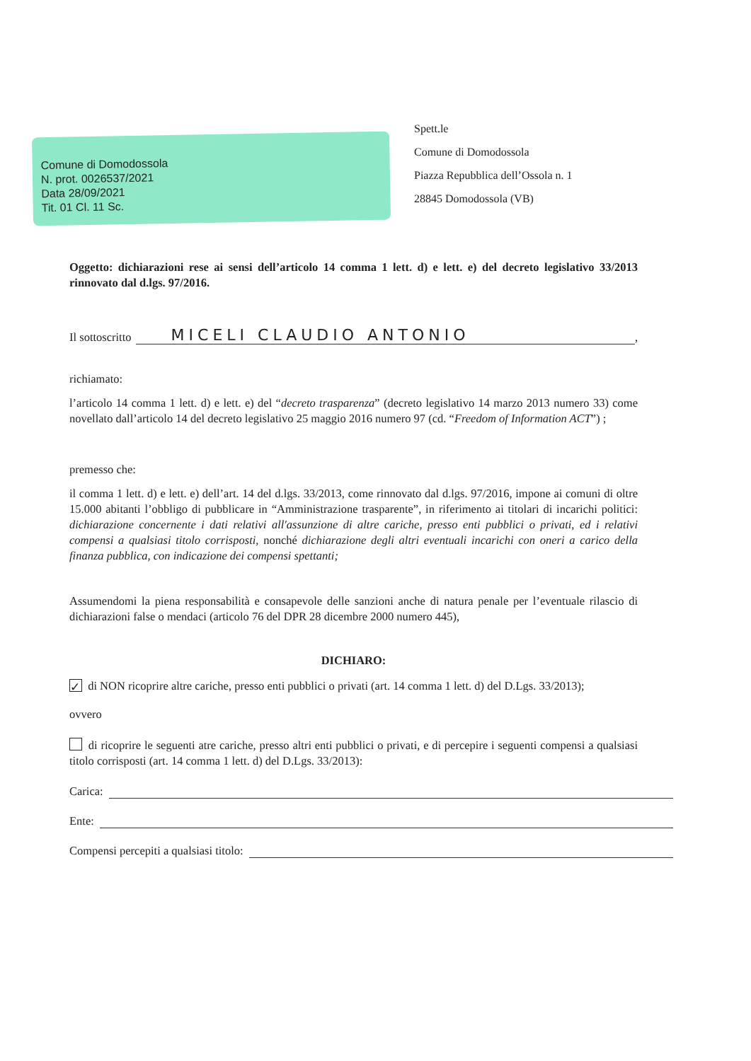Comune di Domodossola
N. prot. 0026537/2021
Data 28/09/2021
Tit. 01 Cl. 11 Sc.
Spett.le
Comune di Domodossola
Piazza Repubblica dell’Ossola n. 1
28845 Domodossola (VB)
Oggetto: dichiarazioni rese ai sensi dell’articolo 14 comma 1 lett. d) e lett. e) del decreto legislativo 33/2013 rinnovato dal d.lgs. 97/2016.
Il sottoscritto MICELI CLAUDIO ANTONIO,
richiamato:
l’articolo 14 comma 1 lett. d) e lett. e) del “decreto trasparenza” (decreto legislativo 14 marzo 2013 numero 33) come novellato dall’articolo 14 del decreto legislativo 25 maggio 2016 numero 97 (cd. “Freedom of Information ACT”) ;
premesso che:
il comma 1 lett. d) e lett. e) dell’art. 14 del d.lgs. 33/2013, come rinnovato dal d.lgs. 97/2016, impone ai comuni di oltre 15.000 abitanti l’obbligo di pubblicare in “Amministrazione trasparente”, in riferimento ai titolari di incarichi politici: dichiarazione concernente i dati relativi all'assunzione di altre cariche, presso enti pubblici o privati, ed i relativi compensi a qualsiasi titolo corrisposti, nonché dichiarazione degli altri eventuali incarichi con oneri a carico della finanza pubblica, con indicazione dei compensi spettanti;
Assumendomi la piena responsabilità e consapevole delle sanzioni anche di natura penale per l’eventuale rilascio di dichiarazioni false o mendaci (articolo 76 del DPR 28 dicembre 2000 numero 445),
DICHIARO:
✓ di NON ricoprire altre cariche, presso enti pubblici o privati (art. 14 comma 1 lett. d) del D.Lgs. 33/2013);
ovvero
di ricoprire le seguenti atre cariche, presso altri enti pubblici o privati, e di percepire i seguenti compensi a qualsiasi titolo corrisposti (art. 14 comma 1 lett. d) del D.Lgs. 33/2013):
Carica:
Ente:
Compensi percepiti a qualsiasi titolo: